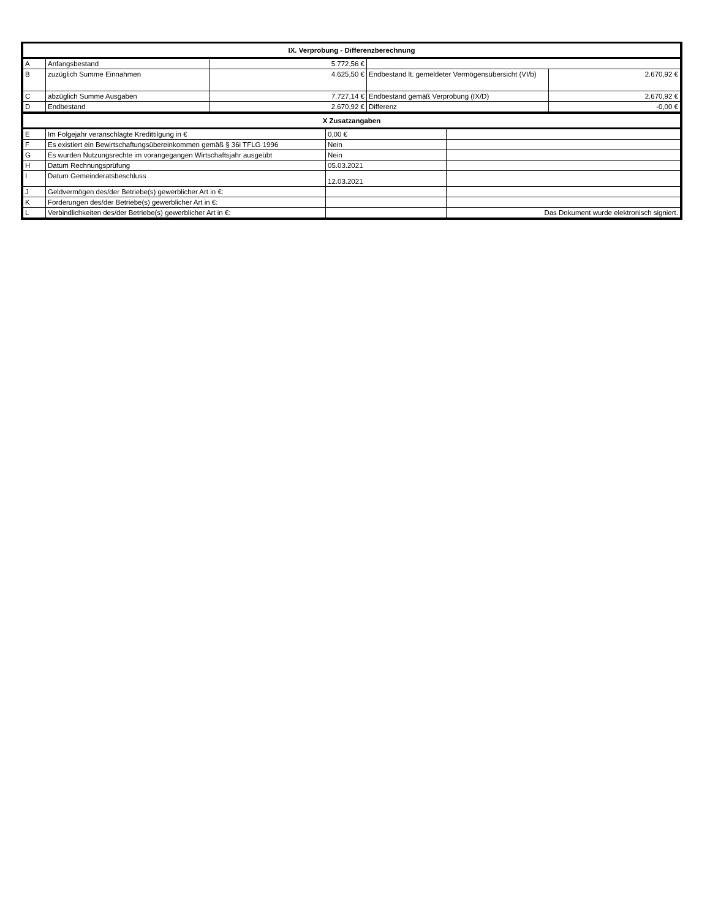| IX. Verprobung - Differenzberechnung | | | | |
| --- | --- | --- | --- | --- |
| A | Anfangsbestand | 5.772,56 € | | |
| B | zuzüglich Summe Einnahmen | 4.625,50 € | Endbestand lt. gemeldeter Vermögensübersicht (VI/b) | 2.670,92 € |
| C | abzüglich Summe Ausgaben | 7.727,14 € | Endbestand gemäß Verprobung (IX/D) | 2.670,92 € |
| D | Endbestand | 2.670,92 € | Differenz | -0,00 € |
| X Zusatzangaben | | | |
| --- | --- | --- | --- |
| E | Im Folgejahr veranschlagte Kredittilgung in € | 0,00 € | |
| F | Es existiert ein Bewirtschaftungsübereinkommen gemäß § 36i TFLG 1996 | Nein | |
| G | Es wurden Nutzungsrechte im vorangegangen Wirtschaftsjahr ausgeübt | Nein | |
| H | Datum Rechnungsprüfung | 05.03.2021 | |
| I | Datum Gemeinderatsbeschluss | 12.03.2021 | |
| J | Geldvermögen des/der Betriebe(s) gewerblicher Art in €: | | |
| K | Forderungen des/der Betriebe(s) gewerblicher Art in €: | | |
| L | Verbindlichkeiten des/der Betriebe(s) gewerblicher Art in €: | | Das Dokument wurde elektronisch signiert. |